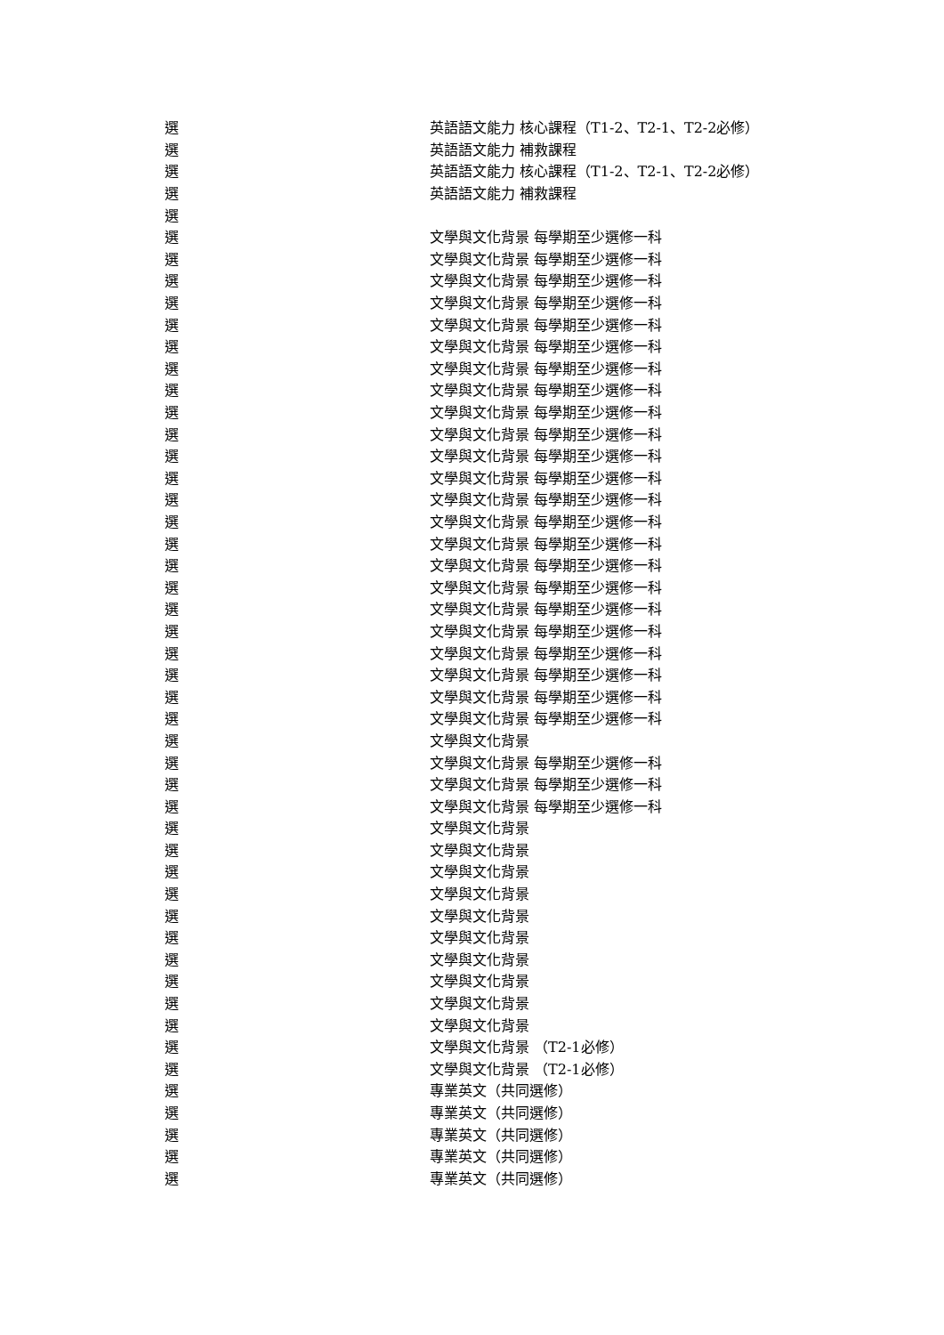| 選 | 英語語文能力 核心課程（T1-2、T2-1、T2-2必修） |
| 選 | 英語語文能力 補救課程 |
| 選 | 英語語文能力 核心課程（T1-2、T2-1、T2-2必修） |
| 選 | 英語語文能力 補救課程 |
| 選 | |
| 選 | 文學與文化背景 每學期至少選修一科 |
| 選 | 文學與文化背景 每學期至少選修一科 |
| 選 | 文學與文化背景 每學期至少選修一科 |
| 選 | 文學與文化背景 每學期至少選修一科 |
| 選 | 文學與文化背景 每學期至少選修一科 |
| 選 | 文學與文化背景 每學期至少選修一科 |
| 選 | 文學與文化背景 每學期至少選修一科 |
| 選 | 文學與文化背景 每學期至少選修一科 |
| 選 | 文學與文化背景 每學期至少選修一科 |
| 選 | 文學與文化背景 每學期至少選修一科 |
| 選 | 文學與文化背景 每學期至少選修一科 |
| 選 | 文學與文化背景 每學期至少選修一科 |
| 選 | 文學與文化背景 每學期至少選修一科 |
| 選 | 文學與文化背景 每學期至少選修一科 |
| 選 | 文學與文化背景 每學期至少選修一科 |
| 選 | 文學與文化背景 每學期至少選修一科 |
| 選 | 文學與文化背景 每學期至少選修一科 |
| 選 | 文學與文化背景 每學期至少選修一科 |
| 選 | 文學與文化背景 每學期至少選修一科 |
| 選 | 文學與文化背景 每學期至少選修一科 |
| 選 | 文學與文化背景 每學期至少選修一科 |
| 選 | 文學與文化背景 每學期至少選修一科 |
| 選 | 文學與文化背景 每學期至少選修一科 |
| 選 | 文學與文化背景 |
| 選 | 文學與文化背景 每學期至少選修一科 |
| 選 | 文學與文化背景 每學期至少選修一科 |
| 選 | 文學與文化背景 每學期至少選修一科 |
| 選 | 文學與文化背景 |
| 選 | 文學與文化背景 |
| 選 | 文學與文化背景 |
| 選 | 文學與文化背景 |
| 選 | 文學與文化背景 |
| 選 | 文學與文化背景 |
| 選 | 文學與文化背景 |
| 選 | 文學與文化背景 |
| 選 | 文學與文化背景 |
| 選 | 文學與文化背景 |
| 選 | 文學與文化背景 （T2-1必修） |
| 選 | 文學與文化背景 （T2-1必修） |
| 選 | 專業英文（共同選修） |
| 選 | 專業英文（共同選修） |
| 選 | 專業英文（共同選修） |
| 選 | 專業英文（共同選修） |
| 選 | 專業英文（共同選修） |